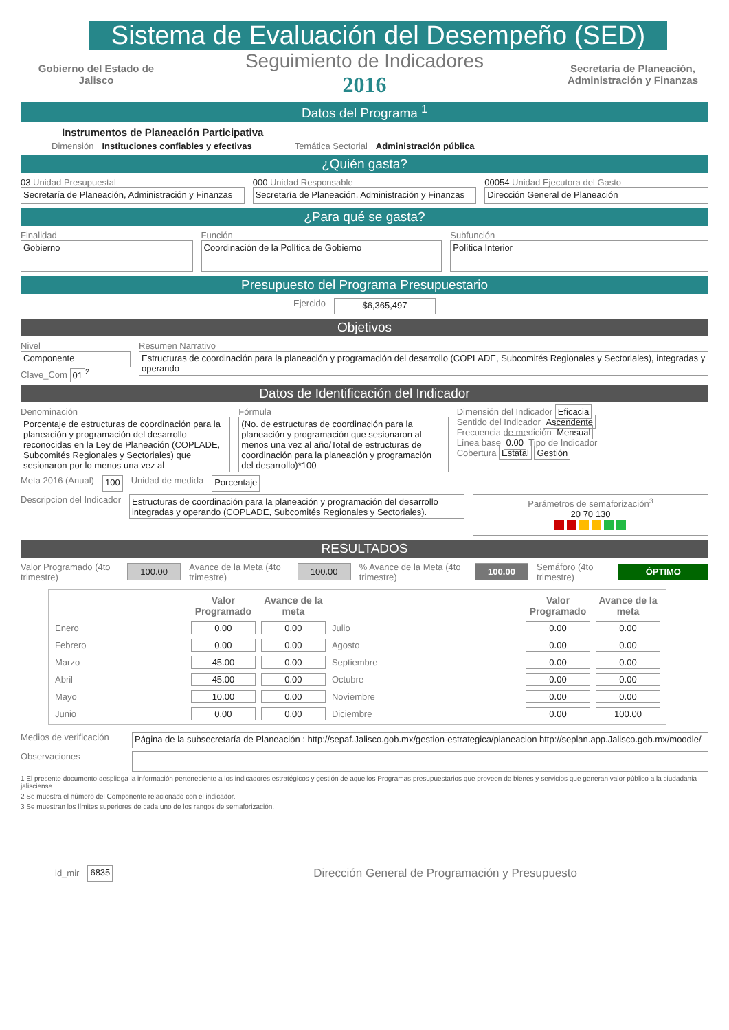Sistema de Evaluación del Desempeño (SED)
Gobierno del Estado de Jalisco
Seguimiento de Indicadores
2016
Secretaría de Planeación, Administración y Finanzas
Datos del Programa <sup>1</sup>
Instrumentos de Planeación Participativa
Dimensión Instituciones confiables y efectivas Temática Sectorial Administración pública
¿Quién gasta?
03 Unidad Presupuestal
Secretaría de Planeación, Administración y Finanzas
000 Unidad Responsable
Secretaría de Planeación, Administración y Finanzas
00054 Unidad Ejecutora del Gasto
Dirección General de Planeación
¿Para qué se gasta?
Finalidad
Gobierno
Función
Coordinación de la Política de Gobierno
Subfunción
Política Interior
Presupuesto del Programa Presupuestario
Ejercido $6,365,497
Objetivos
Nivel
Componente
Clave_Com 01<sup>2</sup>
Resumen Narrativo
Estructuras de coordinación para la planeación y programación del desarrollo (COPLADE, Subcomités Regionales y Sectoriales), integradas y operando
Datos de Identificación del Indicador
Denominación
Porcentaje de estructuras de coordinación para la planeación y programación del desarrollo reconocidas en la Ley de Planeación (COPLADE, Subcomités Regionales y Sectoriales) que sesionaron por lo menos una vez al
Fórmula
(No. de estructuras de coordinación para la planeación y programación que sesionaron al menos una vez al año/Total de estructuras de coordinación para la planeación y programación del desarrollo)*100
Dimensión del Indicador Eficacia
Sentido del Indicador Ascendente
Frecuencia de medición Mensual
Línea base 0.00 Tipo de Indicador
Cobertura Estatal Gestión
Meta 2016 (Anual) 100 Unidad de medida Porcentaje
Descripcion del Indicador Estructuras de coordinación para la planeación y programación del desarrollo integradas y operando (COPLADE, Subcomités Regionales y Sectoriales).
Parámetros de semaforización<sup>3</sup>
20 70 130
RESULTADOS
Valor Programado (4to trimestre)
100.00
Avance de la Meta (4to trimestre)
100.00
% Avance de la Meta (4to trimestre)
100.00
Semáforo (4to trimestre)
ÓPTIMO
| | Valor Programado | Avance de la meta | | Valor Programado | Avance de la meta |
| --- | --- | --- | --- | --- | --- |
| Enero | 0.00 | 0.00 | Julio | 0.00 | 0.00 |
| Febrero | 0.00 | 0.00 | Agosto | 0.00 | 0.00 |
| Marzo | 45.00 | 0.00 | Septiembre | 0.00 | 0.00 |
| Abril | 45.00 | 0.00 | Octubre | 0.00 | 0.00 |
| Mayo | 10.00 | 0.00 | Noviembre | 0.00 | 0.00 |
| Junio | 0.00 | 0.00 | Diciembre | 0.00 | 100.00 |
Medios de verificación
Página de la subsecretaría de Planeación : http://sepaf.Jalisco.gob.mx/gestion-estrategica/planeacion http://seplan.app.Jalisco.gob.mx/moodle/
Observaciones
1 El presente documento despliega la información perteneciente a los indicadores estratégicos y gestión de aquellos Programas presupuestarios que proveen de bienes y servicios que generan valor público a la ciudadania jalisciense.
2 Se muestra el número del Componente relacionado con el indicador.
3 Se muestran los límites superiores de cada uno de los rangos de semaforización.
id_mir 6835 Dirección General de Programación y Presupuesto